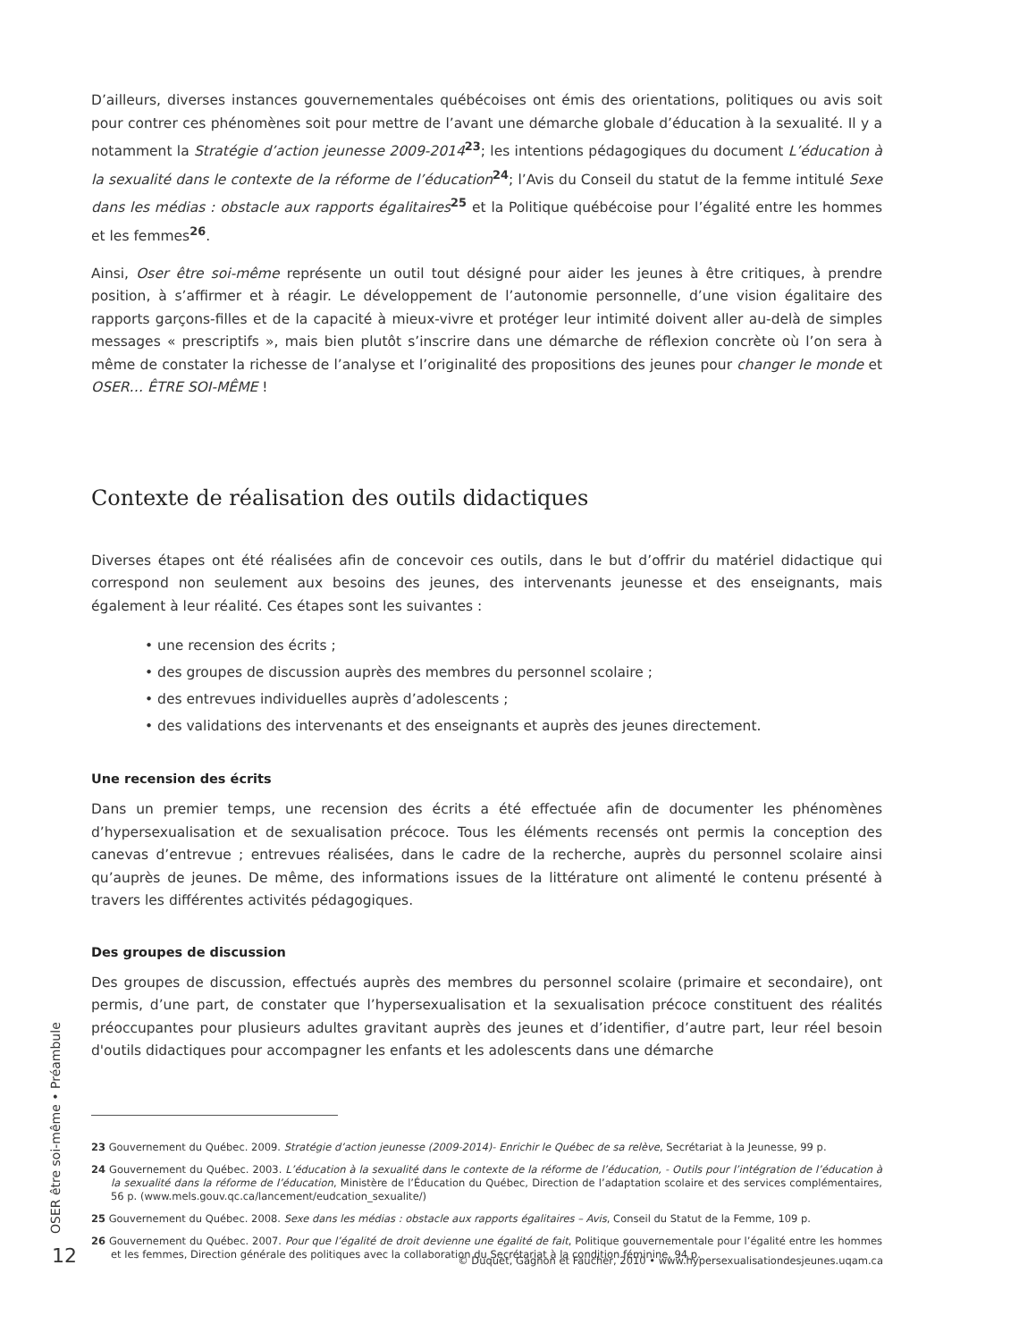D’ailleurs, diverses instances gouvernementales québécoises ont émis des orientations, politiques ou avis soit pour contrer ces phénomènes soit pour mettre de l’avant une démarche globale d’éducation à la sexualité. Il y a notamment la Stratégie d’action jeunesse 2009-2014<sup>23</sup>; les intentions pédagogiques du document L’éducation à la sexualité dans le contexte de la réforme de l’éducation<sup>24</sup>; l’Avis du Conseil du statut de la femme intitulé Sexe dans les médias : obstacle aux rapports égalitaires<sup>25</sup> et la Politique québécoise pour l’égalité entre les hommes et les femmes<sup>26</sup>.
Ainsi, Oser être soi-même représente un outil tout désigné pour aider les jeunes à être critiques, à prendre position, à s’affirmer et à réagir. Le développement de l’autonomie personnelle, d’une vision égalitaire des rapports garçons-filles et de la capacité à mieux-vivre et protéger leur intimité doivent aller au-delà de simples messages « prescriptifs », mais bien plutôt s’inscrire dans une démarche de réflexion concrète où l’on sera à même de constater la richesse de l’analyse et l’originalité des propositions des jeunes pour changer le monde et OSER… ÊTRE SOI-MÊME !
Contexte de réalisation des outils didactiques
Diverses étapes ont été réalisées afin de concevoir ces outils, dans le but d’offrir du matériel didactique qui correspond non seulement aux besoins des jeunes, des intervenants jeunesse et des enseignants, mais également à leur réalité. Ces étapes sont les suivantes :
• une recension des écrits ;
• des groupes de discussion auprès des membres du personnel scolaire ;
• des entrevues individuelles auprès d’adolescents ;
• des validations des intervenants et des enseignants et auprès des jeunes directement.
Une recension des écrits
Dans un premier temps, une recension des écrits a été effectuée afin de documenter les phénomènes d’hypersexualisation et de sexualisation précoce. Tous les éléments recensés ont permis la conception des canevas d’entrevue ; entrevues réalisées, dans le cadre de la recherche, auprès du personnel scolaire ainsi qu’auprès de jeunes. De même, des informations issues de la littérature ont alimenté le contenu présenté à travers les différentes activités pédagogiques.
Des groupes de discussion
Des groupes de discussion, effectués auprès des membres du personnel scolaire (primaire et secondaire), ont permis, d’une part, de constater que l’hypersexualisation et la sexualisation précoce constituent des réalités préoccupantes pour plusieurs adultes gravitant auprès des jeunes et d’identifier, d’autre part, leur réel besoin d'outils didactiques pour accompagner les enfants et les adolescents dans une démarche
23 Gouvernement du Québec. 2009. Stratégie d’action jeunesse (2009-2014)- Enrichir le Québec de sa relève, Secrétariat à la Jeunesse, 99 p.
24 Gouvernement du Québec. 2003. L’éducation à la sexualité dans le contexte de la réforme de l’éducation, - Outils pour l’intégration de l’éducation à la sexualité dans la réforme de l’éducation, Ministère de l’Éducation du Québec, Direction de l’adaptation scolaire et des services complémentaires, 56 p. (www.mels.gouv.qc.ca/lancement/eudcation_sexualite/)
25 Gouvernement du Québec. 2008. Sexe dans les médias : obstacle aux rapports égalitaires – Avis, Conseil du Statut de la Femme, 109 p.
26 Gouvernement du Québec. 2007. Pour que l’égalité de droit devienne une égalité de fait, Politique gouvernementale pour l’égalité entre les hommes et les femmes, Direction générale des politiques avec la collaboration du Secrétariat à la condition féminine, 94 p.
OSER être soi-même • Préambule
12
© Duquet, Gagnon et Faucher, 2010 • www.hypersexualisationdesjeunes.uqam.ca